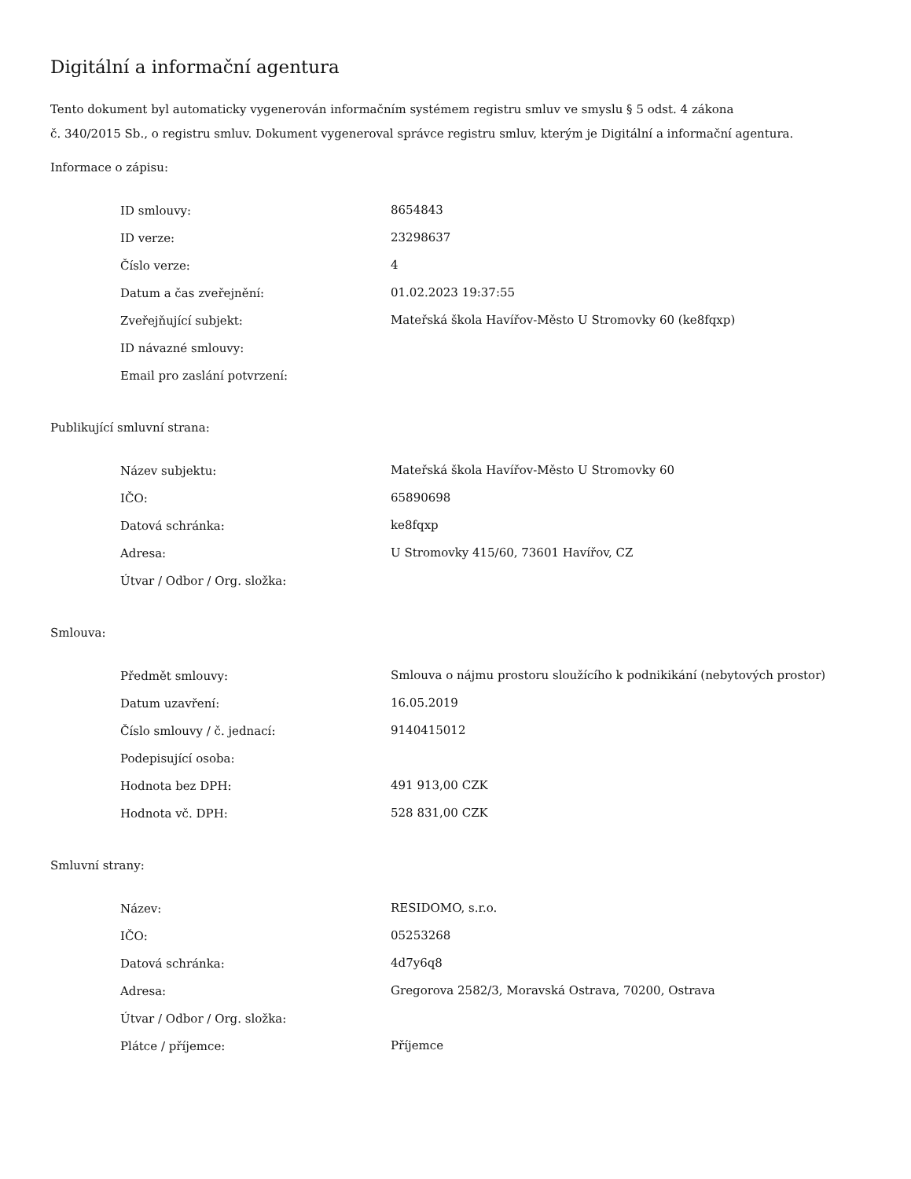Digitální a informační agentura
Tento dokument byl automaticky vygenerován informačním systémem registru smluv ve smyslu § 5 odst. 4 zákona
č. 340/2015 Sb., o registru smluv. Dokument vygeneroval správce registru smluv, kterým je Digitální a informační agentura.
Informace o zápisu:
| ID smlouvy: | 8654843 |
| ID verze: | 23298637 |
| Číslo verze: | 4 |
| Datum a čas zveřejnění: | 01.02.2023 19:37:55 |
| Zveřejňující subjekt: | Mateřská škola Havířov-Město U Stromovky 60 (ke8fqxp) |
| ID návazné smlouvy: | |
| Email pro zaslání potvrzení: | |
Publikující smluvní strana:
| Název subjektu: | Mateřská škola Havířov-Město U Stromovky 60 |
| IČO: | 65890698 |
| Datová schránka: | ke8fqxp |
| Adresa: | U Stromovky 415/60, 73601 Havířov, CZ |
| Útvar / Odbor / Org. složka: | |
Smlouva:
| Předmět smlouvy: | Smlouva o nájmu prostoru sloužícího k podnikikání (nebytových prostor) |
| Datum uzavření: | 16.05.2019 |
| Číslo smlouvy / č. jednací: | 9140415012 |
| Podepisující osoba: | |
| Hodnota bez DPH: | 491 913,00 CZK |
| Hodnota vč. DPH: | 528 831,00 CZK |
Smluvní strany:
| Název: | RESIDOMO, s.r.o. |
| IČO: | 05253268 |
| Datová schránka: | 4d7y6q8 |
| Adresa: | Gregorova 2582/3, Moravská Ostrava, 70200, Ostrava |
| Útvar / Odbor / Org. složka: | |
| Plátce / příjemce: | Příjemce |